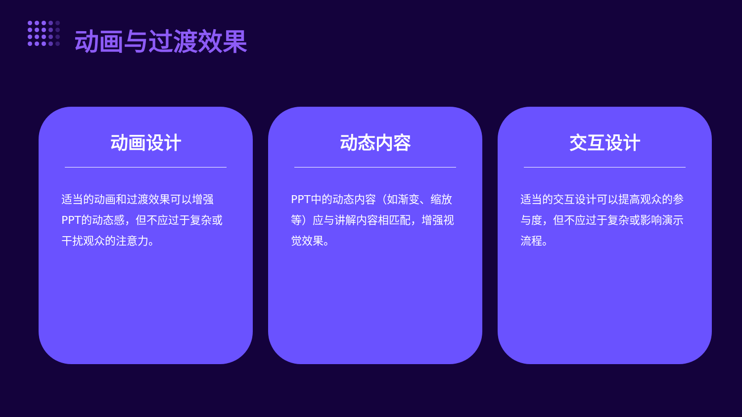动画与过渡效果
动画设计
适当的动画和过渡效果可以增强PPT的动态感，但不应过于复杂或干扰观众的注意力。
动态内容
PPT中的动态内容（如渐变、缩放等）应与讲解内容相匹配，增强视觉效果。
交互设计
适当的交互设计可以提高观众的参与度，但不应过于复杂或影响演示流程。